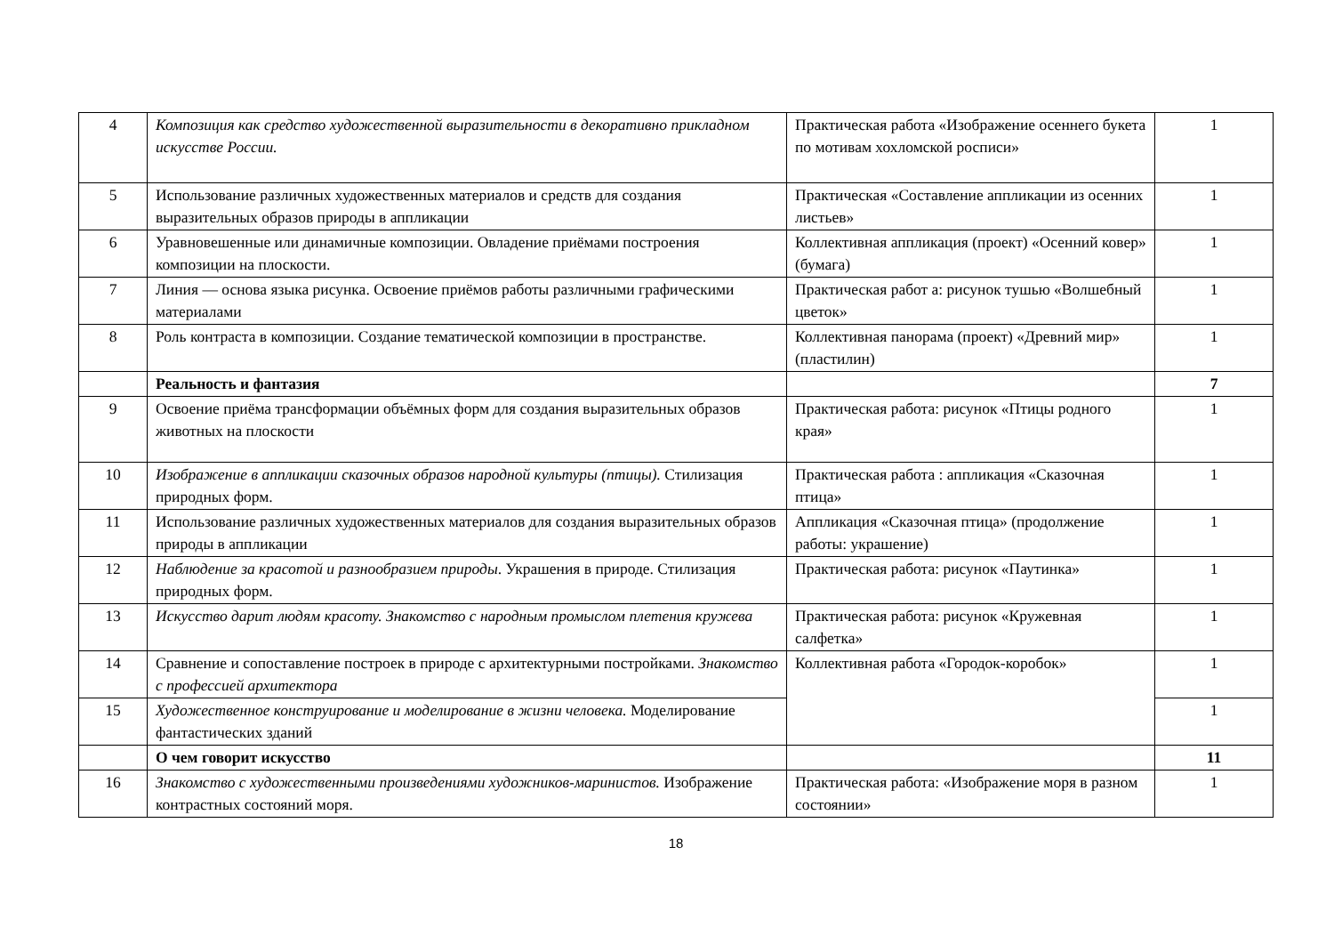| 4 | Композиция как средство художественной выразительности в декоративно прикладном искусстве России. | Практическая работа «Изображение осеннего букета по мотивам хохломской росписи» | 1 |
| 5 | Использование различных художественных материалов и средств для создания выразительных образов природы в аппликации | Практическая «Составление аппликации из осенних листьев» | 1 |
| 6 | Уравновешенные или динамичные композиции. Овладение приёмами построения композиции на плоскости. | Коллективная аппликация (проект) «Осенний ковер» (бумага) | 1 |
| 7 | Линия — основа языка рисунка. Освоение приёмов работы различными графическими материалами | Практическая работ а: рисунок тушью «Волшебный цветок» | 1 |
| 8 | Роль контраста в композиции. Создание тематической композиции в пространстве. | Коллективная панорама (проект) «Древний мир» (пластилин) | 1 |
| | Реальность и фантазия | | 7 |
| 9 | Освоение приёма трансформации объёмных форм для создания выразительных образов животных на плоскости | Практическая работа: рисунок «Птицы родного края» | 1 |
| 10 | Изображение в аппликации сказочных образов народной культуры (птицы). Стилизация природных форм. | Практическая работа : аппликация «Сказочная птица» | 1 |
| 11 | Использование различных художественных материалов для создания выразительных образов природы в аппликации | Аппликация «Сказочная птица» (продолжение работы: украшение) | 1 |
| 12 | Наблюдение за красотой и разнообразием природы . Украшения в природе. Стилизация природных форм. | Практическая работа: рисунок «Паутинка» | 1 |
| 13 | Искусство дарит людям красоту. Знакомство с народным промыслом плетения кружева | Практическая работа: рисунок «Кружевная салфетка» | 1 |
| 14 | Сравнение и сопоставление построек в природе с архитектурными постройками. Знакомство с профессией архитектора | Коллективная работа «Городок-коробок» | 1 |
| 15 | Художественное конструирование и моделирование в жизни человека. Моделирование фантастических зданий | | 1 |
| | О чем говорит искусство | | 11 |
| 16 | Знакомство с художественными произведениями художников-маринистов. Изображение контрастных состояний моря. | Практическая работа: «Изображение моря в разном состоянии» | 1 |
18